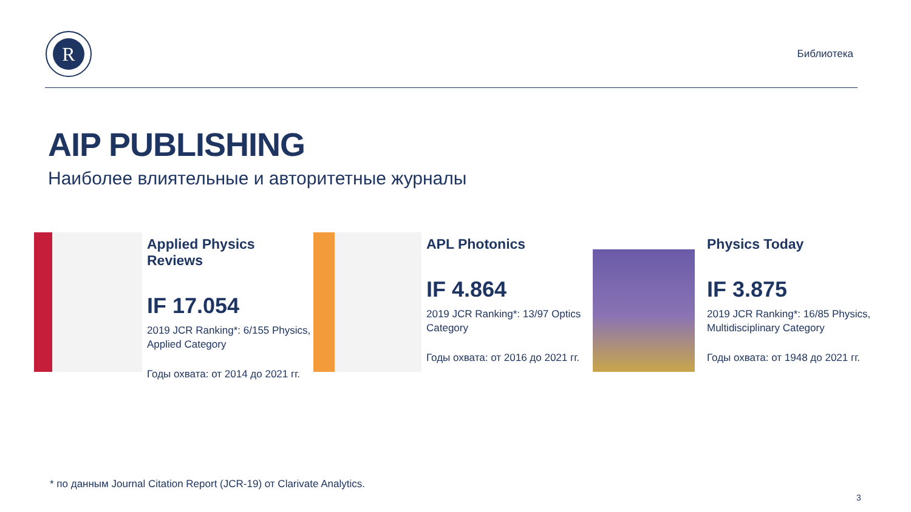R
Библиотека
AIP PUBLISHING
Наиболее влиятельные и авторитетные журналы
Applied Physics Reviews
IF 17.054
2019 JCR Ranking*: 6/155 Physics, Applied Category
Годы охвата: от 2014 до 2021 гг.
APL Photonics
IF 4.864
2019 JCR Ranking*: 13/97 Optics Category
Годы охвата: от 2016 до 2021 гг.
Physics Today
IF 3.875
2019 JCR Ranking*: 16/85 Physics, Multidisciplinary Category
Годы охвата: от 1948 до 2021 гг.
* по данным Journal Citation Report (JCR-19) от Clarivate Analytics.
3